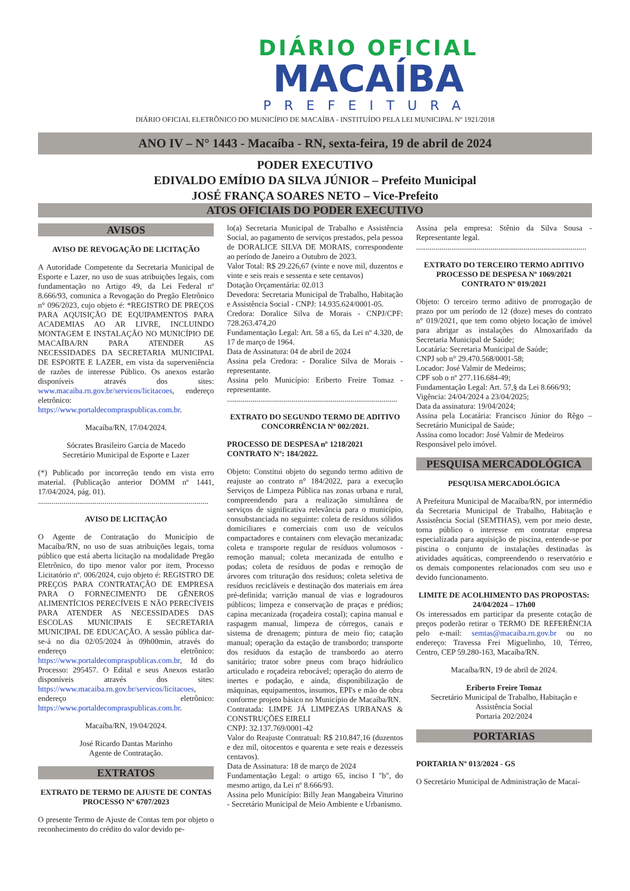DIÁRIO OFICIAL
MACAÍBA
PREFEITURA
DIÁRIO OFICIAL ELETRÔNICO DO MUNICÍPIO DE MACAÍBA - INSTITUÍDO PELA LEI MUNICIPAL Nº 1921/2018
ANO IV – N° 1443 - Macaíba - RN, sexta-feira, 19 de abril de 2024
PODER EXECUTIVO
EDIVALDO EMÍDIO DA SILVA JÚNIOR – Prefeito Municipal
JOSÉ FRANÇA SOARES NETO – Vice-Prefeito
ATOS OFICIAIS DO PODER EXECUTIVO
AVISOS
AVISO DE REVOGAÇÃO DE LICITAÇÃO
A Autoridade Competente da Secretaria Municipal de Esporte e Lazer, no uso de suas atribuições legais, com fundamentação no Artigo 49, da Lei Federal nº 8.666/93, comunica a Revogação do Pregão Eletrônico n° 096/2023, cujo objeto é: *REGISTRO DE PREÇOS PARA AQUISIÇÃO DE EQUIPAMENTOS PARA ACADEMIAS AO AR LIVRE, INCLUINDO MONTAGEM E INSTALAÇÃO NO MUNICÍPIO DE MACAÍBA/RN PARA ATENDER AS NECESSIDADES DA SECRETARIA MUNICIPAL DE ESPORTE E LAZER, em vista da superveniência de razões de interesse Público. Os anexos estarão disponíveis através dos sites: www.macaiba.rn.gov.br/servicos/licitacoes, endereço eletrônico: https://www.portaldecompraspublicas.com.br.
Macaíba/RN, 17/04/2024.
Sócrates Brasileiro Garcia de Macedo
Secretário Municipal de Esporte e Lazer
(*) Publicado por incorreção tendo em vista erro material. (Publicação anterior DOMM nº 1441, 17/04/2024, pág. 01).
.......................................................................................
AVISO DE LICITAÇÃO
O Agente de Contratação do Município de Macaíba/RN, no uso de suas atribuições legais, torna público que está aberta licitação na modalidade Pregão Eletrônico, do tipo menor valor por item, Processo Licitatório nº. 006/2024, cujo objeto é: REGISTRO DE PREÇOS PARA CONTRATAÇÃO DE EMPRESA PARA O FORNECIMENTO DE GÊNEROS ALIMENTÍCIOS PERECÍVEIS E NÃO PERECÍVEIS PARA ATENDER AS NECESSIDADES DAS ESCOLAS MUNICIPAIS E SECRETARIA MUNICIPAL DE EDUCAÇÃO. A sessão pública dar-se-á no dia 02/05/2024 às 09h00min, através do endereço eletrônico: https://www.portaldecompraspublicas.com.br, Id do Processo: 295457. O Edital e seus Anexos estarão disponíveis através dos sites: https://www.macaiba.rn.gov.br/servicos/licitacoes, endereço eletrônico: https://www.portaldecompraspublicas.com.br.
Macaíba/RN, 19/04/2024.
José Ricardo Dantas Marinho
Agente de Contratação.
EXTRATOS
EXTRATO DE TERMO DE AJUSTE DE CONTAS
PROCESSO Nº 6707/2023
O presente Termo de Ajuste de Contas tem por objeto o reconhecimento do crédito do valor devido pe-
lo(a) Secretaria Municipal de Trabalho e Assistência Social, ao pagamento de serviços prestados, pela pessoa de DORALICE SILVA DE MORAIS, correspondente ao período de Janeiro a Outubro de 2023.
Valor Total: R$ 29.226,67 (vinte e nove mil, duzentos e vinte e seis reais e sessenta e sete centavos)
Dotação Orçamentária: 02.013
Devedora: Secretaria Municipal de Trabalho, Habitação e Assistência Social - CNPJ: 14.935.624/0001-05.
Credora: Doralice Silva de Morais - CNPJ/CPF: 728.263.474,20
Fundamentação Legal: Art. 58 a 65, da Lei nº 4.320, de 17 de março de 1964.
Data de Assinatura: 04 de abril de 2024
Assina pela Credora: - Doralice Silva de Morais - representante.
Assina pelo Município: Eriberto Freire Tomaz - representante.
.......................................................................................
EXTRATO DO SEGUNDO TERMO DE ADITIVO
CONCORRÊNCIA Nº 002/2021.
PROCESSO DE DESPESA nº 1218/2021
CONTRATO Nº: 184/2022.
Objeto: Constitui objeto do segundo termo aditivo de reajuste ao contrato n° 184/2022, para a execução Serviços de Limpeza Pública nas zonas urbana e rural, compreendendo para a realização simultânea de serviços de significativa relevância para o município, consubstanciada no seguinte: coleta de resíduos sólidos domiciliares e comerciais com uso de veículos compactadores e containers com elevação mecanizada; coleta e transporte regular de resíduos volumosos - remoção manual; coleta mecanizada de entulho e podas; coleta de resíduos de podas e remoção de árvores com trituração dos resíduos; coleta seletiva de resíduos recicláveis e destinação dos materiais em área pré-definida; varrição manual de vias e logradouros públicos; limpeza e conservação de praças e prédios; capina mecanizada (roçadeira costal); capina manual e raspagem manual, limpeza de córregos, canais e sistema de drenagem; pintura de meio fio; catação manual; operação da estação de transbordo; transporte dos resíduos da estação de transbordo ao aterro sanitário; trator sobre pneus com braço hidráulico articulado e roçadeira rebocável; operação do aterro de inertes e podação, e ainda, disponibilização de máquinas, equipamentos, insumos, EPI's e mão de obra conforme projeto básico no Município de Macaíba/RN.
Contratada: LIMPE JÁ LIMPEZAS URBANAS & CONSTRUÇÕES EIRELI
CNPJ: 32.137.769/0001-42
Valor do Reajuste Contratual: R$ 210.847,16 (duzentos e dez mil, oitocentos e quarenta e sete reais e dezesseis centavos).
Data de Assinatura: 18 de março de 2024
Fundamentação Legal: o artigo 65, inciso I "b", do mesmo artigo, da Lei nº 8.666/93.
Assina pelo Município: Billy Jean Mangabeira Viturino - Secretário Municipal de Meio Ambiente e Urbanismo.
Assina pela empresa: Stênio da Silva Sousa - Representante legal.
.......................................................................................
EXTRATO DO TERCEIRO TERMO ADITIVO
PROCESSO DE DESPESA Nº 1069/2021
CONTRATO Nº 019/2021
Objeto: O terceiro termo aditivo de prorrogação de prazo por um período de 12 (doze) meses do contrato n° 019/2021, que tem como objeto locação de imóvel para abrigar as instalações do Almoxarifado da Secretaria Municipal de Saúde;
Locatária: Secretaria Municipal de Saúde;
CNPJ sob n° 29.470.568/0001-58;
Locador: José Valmir de Medeiros;
CPF sob o nº 277.116.684-49;
Fundamentação Legal: Art. 57,§ da Lei 8.666/93;
Vigência: 24/04/2024 a 23/04/2025;
Data da assinatura: 19/04/2024;
Assina pela Locatária: Francisco Júnior do Rêgo – Secretário Municipal de Saúde;
Assina como locador: José Valmir de Medeiros
Responsável pelo imóvel.
PESQUISA MERCADOLÓGICA
PESQUISA MERCADOLÓGICA
A Prefeitura Municipal de Macaíba/RN, por intermédio da Secretaria Municipal de Trabalho, Habitação e Assistência Social (SEMTHAS), vem por meio deste, torna público o interesse em contratar empresa especializada para aquisição de piscina, entende-se por piscina o conjunto de instalações destinadas às atividades aquáticas, compreendendo o reservatório e os demais componentes relacionados com seu uso e devido funcionamento.
LIMITE DE ACOLHIMENTO DAS PROPOSTAS:
24/04/2024 – 17h00
Os interessados em participar da presente cotação de preços poderão retirar o TERMO DE REFERÊNCIA pelo e-mail: semtas@macaiba.rn.gov.br ou no endereço: Travessa Frei Miguelinho, 10, Térreo, Centro, CEP 59.280-163, Macaíba/RN.
Macaíba/RN, 19 de abril de 2024.
Eriberto Freire Tomaz
Secretário Municipal de Trabalho, Habitação e Assistência Social
Portaria 202/2024
PORTARIAS
PORTARIA Nº 013/2024 - GS
O Secretário Municipal de Administração de Macaí-